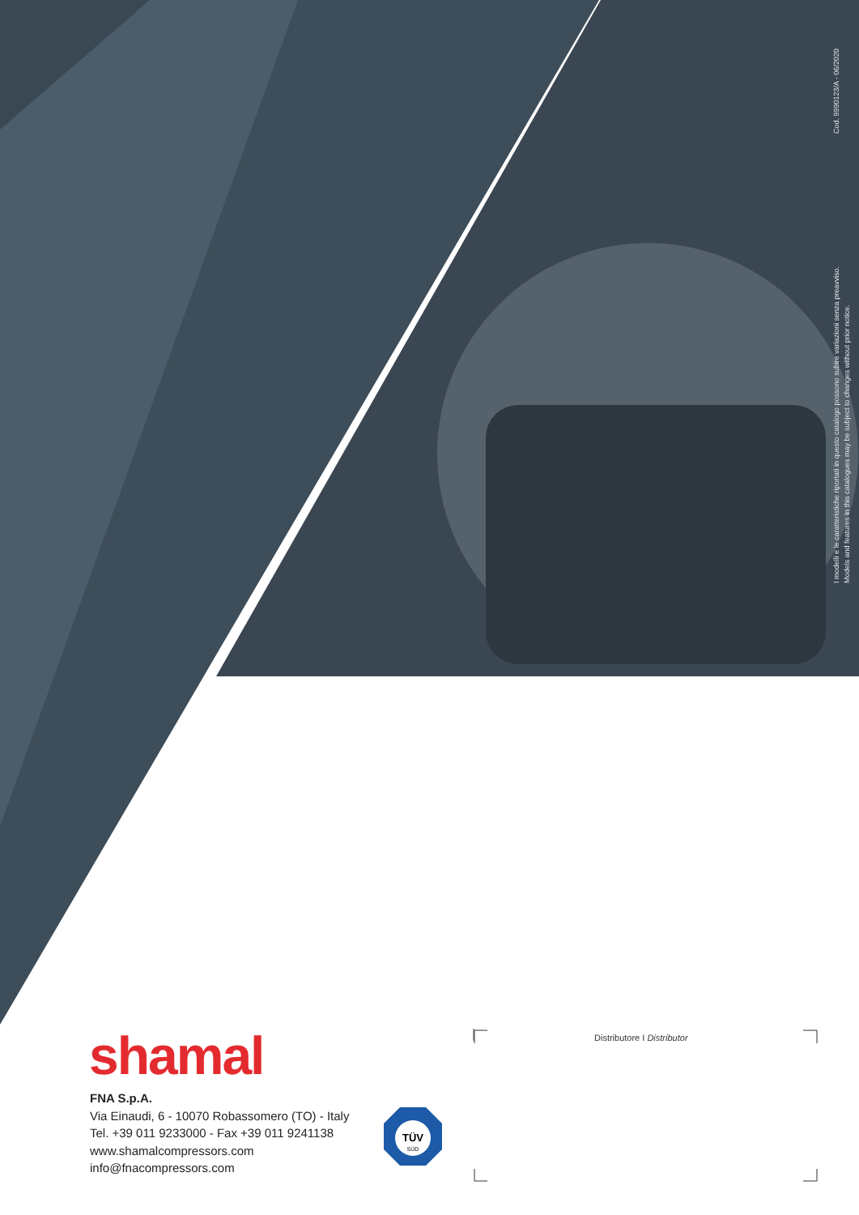I modelli e le caratteristiche riportati in questo catalogo possono subire variazioni senza preavviso.
Models and features in this catalogues may be subject to changes without prior notice. Cod. 9990123/A - 06/2020
shamal
FNA S.p.A.
Via Einaudi, 6 - 10070 Robassomero (TO) - Italy
Tel. +39 011 9233000 - Fax +39 011 9241138
www.shamalcompressors.com
info@fnacompressors.com
TÜV
SÜD
Distributore I Distributor